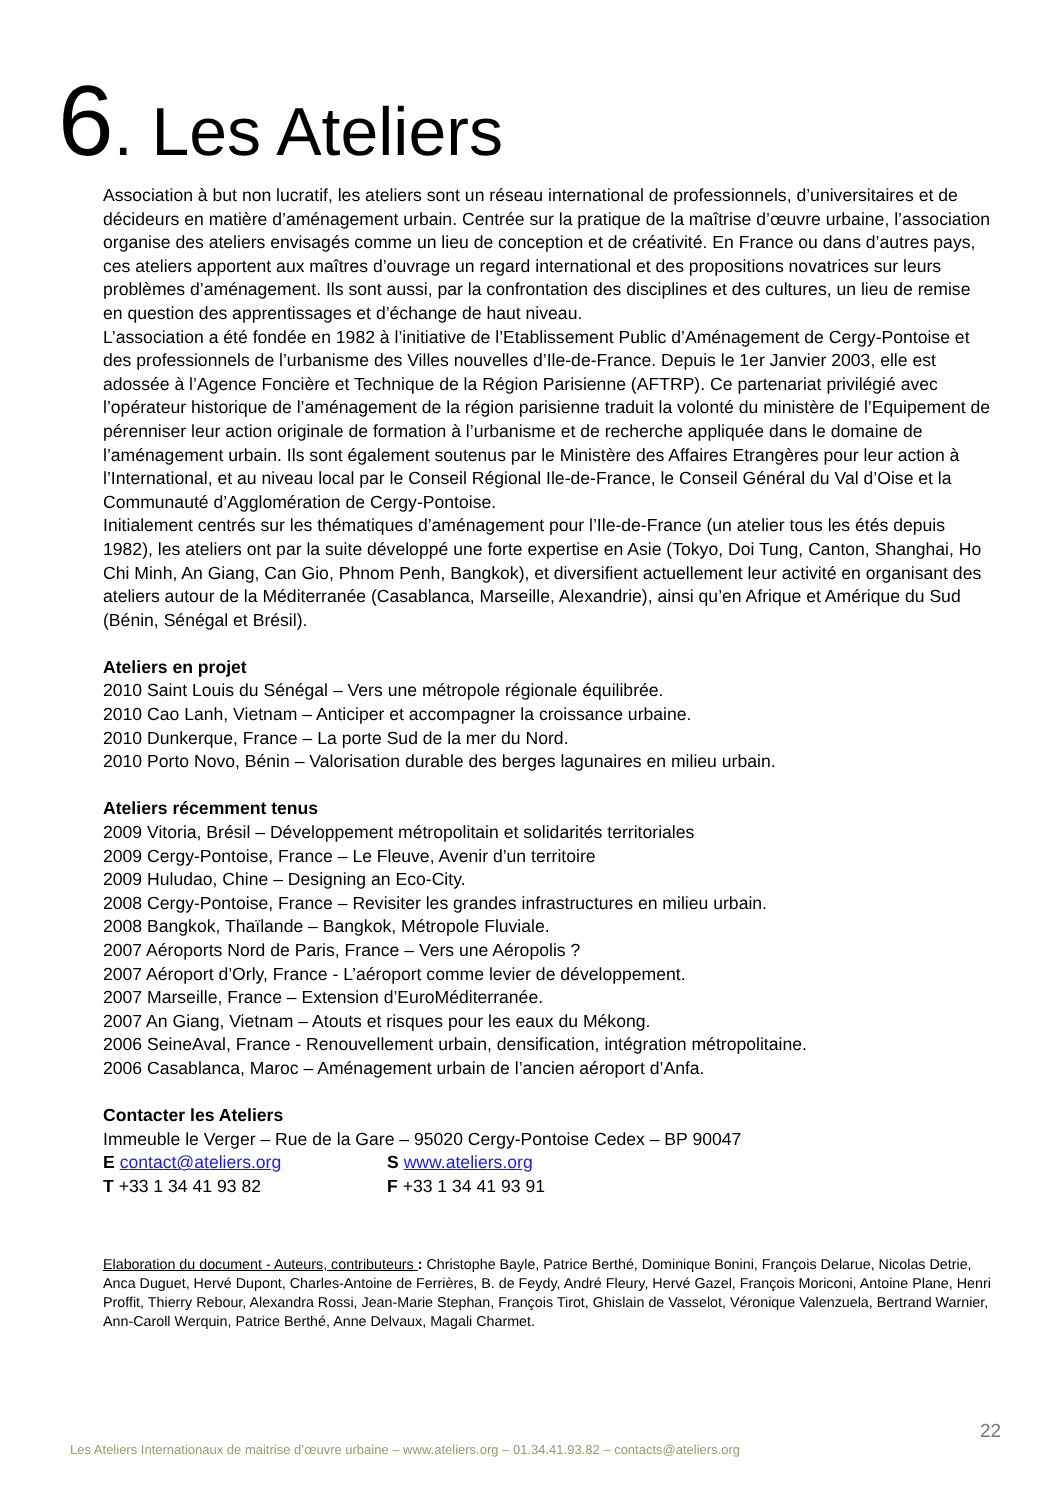6. Les Ateliers
Association à but non lucratif, les ateliers sont un réseau international de professionnels, d’universitaires et de décideurs en matière d’aménagement urbain. Centrée sur la pratique de la maîtrise d’œuvre urbaine, l’association organise des ateliers envisagés comme un lieu de conception et de créativité. En France ou dans d’autres pays, ces ateliers apportent aux maîtres d’ouvrage un regard international et des propositions novatrices sur leurs problèmes d’aménagement. Ils sont aussi, par la confrontation des disciplines et des cultures, un lieu de remise en question des apprentissages et d’échange de haut niveau.
L’association a été fondée en 1982 à l’initiative de l’Etablissement Public d’Aménagement de Cergy-Pontoise et des professionnels de l’urbanisme des Villes nouvelles d’Ile-de-France. Depuis le 1er Janvier 2003, elle est adossée à l’Agence Foncière et Technique de la Région Parisienne (AFTRP). Ce partenariat privilégié avec l’opérateur historique de l’aménagement de la région parisienne traduit la volonté du ministère de l’Equipement de pérenniser leur action originale de formation à l’urbanisme et de recherche appliquée dans le domaine de l’aménagement urbain. Ils sont également soutenus par le Ministère des Affaires Etrangères pour leur action à l’International, et au niveau local par le Conseil Régional Ile-de-France, le Conseil Général du Val d’Oise et la Communauté d’Agglomération de Cergy-Pontoise.
Initialement centrés sur les thématiques d’aménagement pour l’Ile-de-France (un atelier tous les étés depuis 1982), les ateliers ont par la suite développé une forte expertise en Asie (Tokyo, Doi Tung, Canton, Shanghai, Ho Chi Minh, An Giang, Can Gio, Phnom Penh, Bangkok), et diversifient actuellement leur activité en organisant des ateliers autour de la Méditerranée (Casablanca, Marseille, Alexandrie), ainsi qu’en Afrique et Amérique du Sud (Bénin, Sénégal et Brésil).
Ateliers en projet
2010 Saint Louis du Sénégal – Vers une métropole régionale équilibrée.
2010 Cao Lanh, Vietnam – Anticiper et accompagner la croissance urbaine.
2010 Dunkerque, France – La porte Sud de la mer du Nord.
2010 Porto Novo, Bénin – Valorisation durable des berges lagunaires en milieu urbain.
Ateliers récemment tenus
2009 Vitoria, Brésil – Développement métropolitain et solidarités territoriales
2009 Cergy-Pontoise, France – Le Fleuve, Avenir d’un territoire
2009 Huludao, Chine – Designing an Eco-City.
2008 Cergy-Pontoise, France – Revisiter les grandes infrastructures en milieu urbain.
2008 Bangkok, Thaïlande – Bangkok, Métropole Fluviale.
2007 Aéroports Nord de Paris, France – Vers une Aéropolis ?
2007 Aéroport d’Orly, France - L’aéroport comme levier de développement.
2007 Marseille, France – Extension d’EuroMéditerranée.
2007 An Giang, Vietnam – Atouts et risques pour les eaux du Mékong.
2006 SeineAval, France - Renouvellement urbain, densification, intégration métropolitaine.
2006 Casablanca, Maroc – Aménagement urbain de l’ancien aéroport d’Anfa.
Contacter les Ateliers
Immeuble le Verger – Rue de la Gare – 95020 Cergy-Pontoise Cedex – BP 90047
E contact@ateliers.org S www.ateliers.org
T +33 1 34 41 93 82 F +33 1 34 41 93 91
Elaboration du document - Auteurs, contributeurs : Christophe Bayle, Patrice Berthé, Dominique Bonini, François Delarue, Nicolas Detrie, Anca Duguet, Hervé Dupont, Charles-Antoine de Ferrières, B. de Feydy, André Fleury, Hervé Gazel, François Moriconi, Antoine Plane, Henri Proffit, Thierry Rebour, Alexandra Rossi, Jean-Marie Stephan, François Tirot, Ghislain de Vasselot, Véronique Valenzuela, Bertrand Warnier, Ann-Caroll Werquin, Patrice Berthé, Anne Delvaux, Magali Charmet.
22
Les Ateliers Internationaux de maitrise d’œuvre urbaine – www.ateliers.org – 01.34.41.93.82 – contacts@ateliers.org